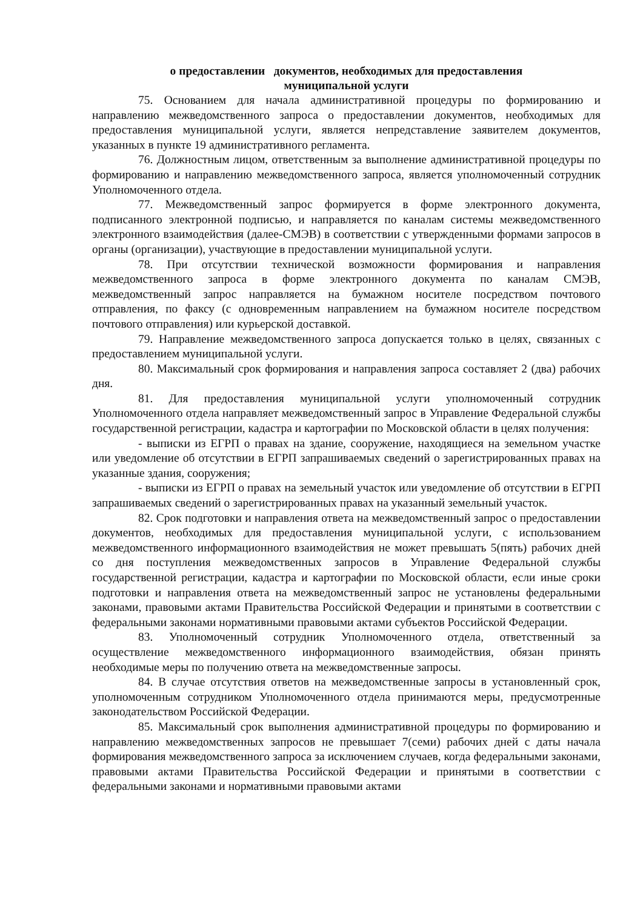о предоставлении документов, необходимых для предоставления
муниципальной услуги
75. Основанием для начала административной процедуры по формированию и направлению межведомственного запроса о предоставлении документов, необходимых для предоставления муниципальной услуги, является непредставление заявителем документов, указанных в пункте 19 административного регламента.
76. Должностным лицом, ответственным за выполнение административной процедуры по формированию и направлению межведомственного запроса, является уполномоченный сотрудник Уполномоченного отдела.
77. Межведомственный запрос формируется в форме электронного документа, подписанного электронной подписью, и направляется по каналам системы межведомственного электронного взаимодействия (далее-СМЭВ) в соответствии с утвержденными формами запросов в органы (организации), участвующие в предоставлении муниципальной услуги.
78. При отсутствии технической возможности формирования и направления межведомственного запроса в форме электронного документа по каналам СМЭВ, межведомственный запрос направляется на бумажном носителе посредством почтового отправления, по факсу (с одновременным направлением на бумажном носителе посредством почтового отправления) или курьерской доставкой.
79. Направление межведомственного запроса допускается только в целях, связанных с предоставлением муниципальной услуги.
80. Максимальный срок формирования и направления запроса составляет 2 (два) рабочих дня.
81. Для предоставления муниципальной услуги уполномоченный сотрудник Уполномоченного отдела направляет межведомственный запрос в Управление Федеральной службы государственной регистрации, кадастра и картографии по Московской области в целях получения:
- выписки из ЕГРП о правах на здание, сооружение, находящиеся на земельном участке или уведомление об отсутствии в ЕГРП запрашиваемых сведений о зарегистрированных правах на указанные здания, сооружения;
- выписки из ЕГРП о правах на земельный участок или уведомление об отсутствии в ЕГРП запрашиваемых сведений о зарегистрированных правах на указанный земельный участок.
82. Срок подготовки и направления ответа на межведомственный запрос о предоставлении документов, необходимых для предоставления муниципальной услуги, с использованием межведомственного информационного взаимодействия не может превышать 5(пять) рабочих дней со дня поступления межведомственных запросов в Управление Федеральной службы государственной регистрации, кадастра и картографии по Московской области, если иные сроки подготовки и направления ответа на межведомственный запрос не установлены федеральными законами, правовыми актами Правительства Российской Федерации и принятыми в соответствии с федеральными законами нормативными правовыми актами субъектов Российской Федерации.
83. Уполномоченный сотрудник Уполномоченного отдела, ответственный за осуществление межведомственного информационного взаимодействия, обязан принять необходимые меры по получению ответа на межведомственные запросы.
84. В случае отсутствия ответов на межведомственные запросы в установленный срок, уполномоченным сотрудником Уполномоченного отдела принимаются меры, предусмотренные законодательством Российской Федерации.
85. Максимальный срок выполнения административной процедуры по формированию и направлению межведомственных запросов не превышает 7(семи) рабочих дней с даты начала формирования межведомственного запроса за исключением случаев, когда федеральными законами, правовыми актами Правительства Российской Федерации и принятыми в соответствии с федеральными законами и нормативными правовыми актами